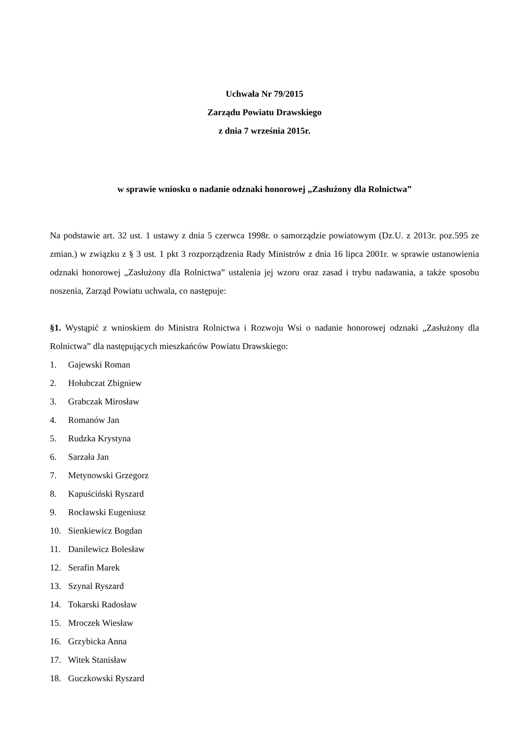Uchwała Nr 79/2015
Zarządu Powiatu Drawskiego
z dnia 7 września 2015r.
w sprawie wniosku o nadanie odznaki honorowej „Zasłużony dla Rolnictwa”
Na podstawie art. 32 ust. 1 ustawy z dnia 5 czerwca 1998r. o samorządzie powiatowym (Dz.U. z 2013r. poz.595 ze zmian.) w związku z § 3 ust. 1 pkt 3 rozporządzenia Rady Ministrów z dnia 16 lipca 2001r. w sprawie ustanowienia odznaki honorowej „Zasłużony dla Rolnictwa” ustalenia jej wzoru oraz zasad i trybu nadawania, a także sposobu noszenia, Zarząd Powiatu uchwala, co następuje:
§1. Wystąpić z wnioskiem do Ministra Rolnictwa i Rozwoju Wsi o nadanie honorowej odznaki „Zasłużony dla Rolnictwa” dla następujących mieszkańców Powiatu Drawskiego:
1. Gajewski Roman
2. Hołubczat Zbigniew
3. Grabczak Mirosław
4. Romanów Jan
5. Rudzka Krystyna
6. Sarzała Jan
7. Metynowski Grzegorz
8. Kapuściński Ryszard
9. Rocławski Eugeniusz
10. Sienkiewicz Bogdan
11. Danilewicz Bolesław
12. Serafin Marek
13. Szynal Ryszard
14. Tokarski Radosław
15. Mroczek Wiesław
16. Grzybicka Anna
17. Witek Stanisław
18. Guczkowski Ryszard